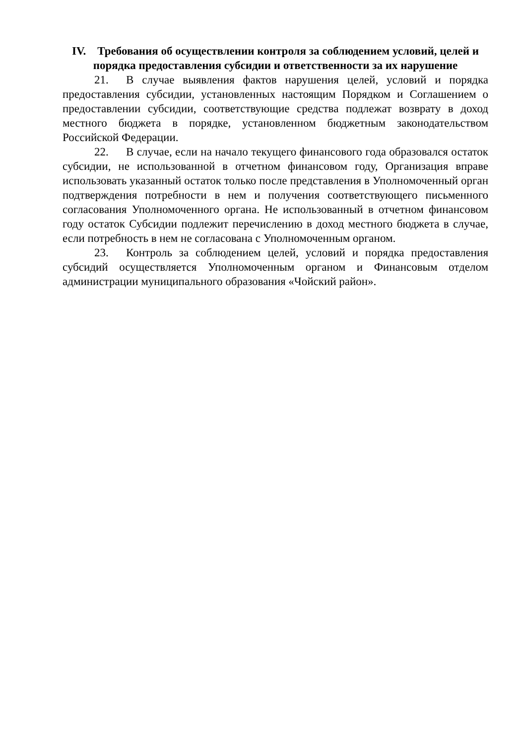IV. Требования об осуществлении контроля за соблюдением условий, целей и порядка предоставления субсидии и ответственности за их нарушение
21. В случае выявления фактов нарушения целей, условий и порядка предоставления субсидии, установленных настоящим Порядком и Соглашением о предоставлении субсидии, соответствующие средства подлежат возврату в доход местного бюджета в порядке, установленном бюджетным законодательством Российской Федерации.
22. В случае, если на начало текущего финансового года образовался остаток субсидии, не использованной в отчетном финансовом году, Организация вправе использовать указанный остаток только после представления в Уполномоченный орган подтверждения потребности в нем и получения соответствующего письменного согласования Уполномоченного органа. Не использованный в отчетном финансовом году остаток Субсидии подлежит перечислению в доход местного бюджета в случае, если потребность в нем не согласована с Уполномоченным органом.
23. Контроль за соблюдением целей, условий и порядка предоставления субсидий осуществляется Уполномоченным органом и Финансовым отделом администрации муниципального образования «Чойский район».